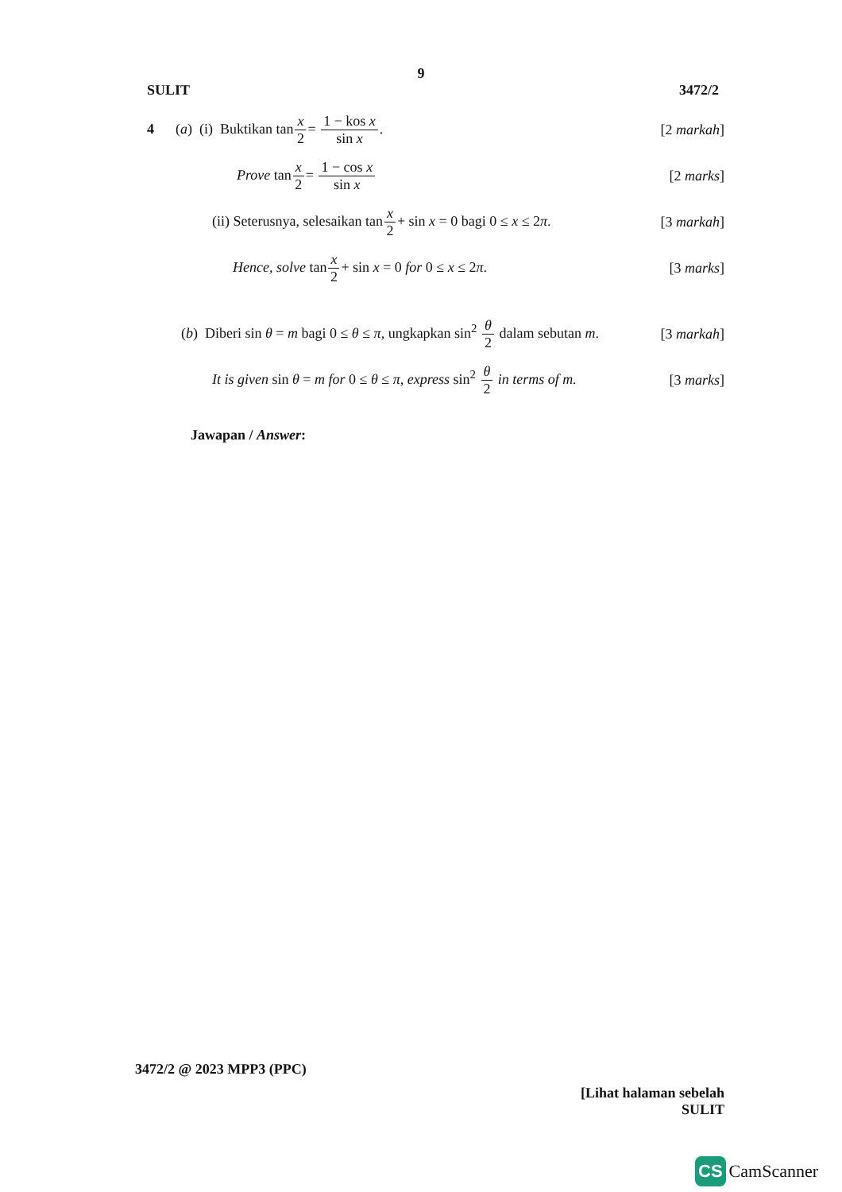9
SULIT 3472/2
4 (a) (i) Buktikan tanx 2= 1 − kos x sin x. [2 markah]
Prove tanx 2= 1 − cos x sin x [2 marks]
(ii) Seterusnya, selesaikan tanx 2+ sin x = 0 bagi 0 ≤ x ≤ 2π. [3 markah]
Hence, solve tanx 2+ sin x = 0 for 0 ≤ x ≤ 2π. [3 marks]
(b) Diberi sin θ = m bagi 0 ≤ θ ≤ π, ungkapkan sin<sup>2</sup> θ 2 dalam sebutan m. [3 markah]
It is given sin θ = m for 0 ≤ θ ≤ π, express sin<sup>2</sup> θ 2 in terms of m. [3 marks]
Jawapan / Answer:
3472/2 @ 2023 MPP3 (PPC)
[Lihat halaman sebelah
SULIT
CS CamScanner